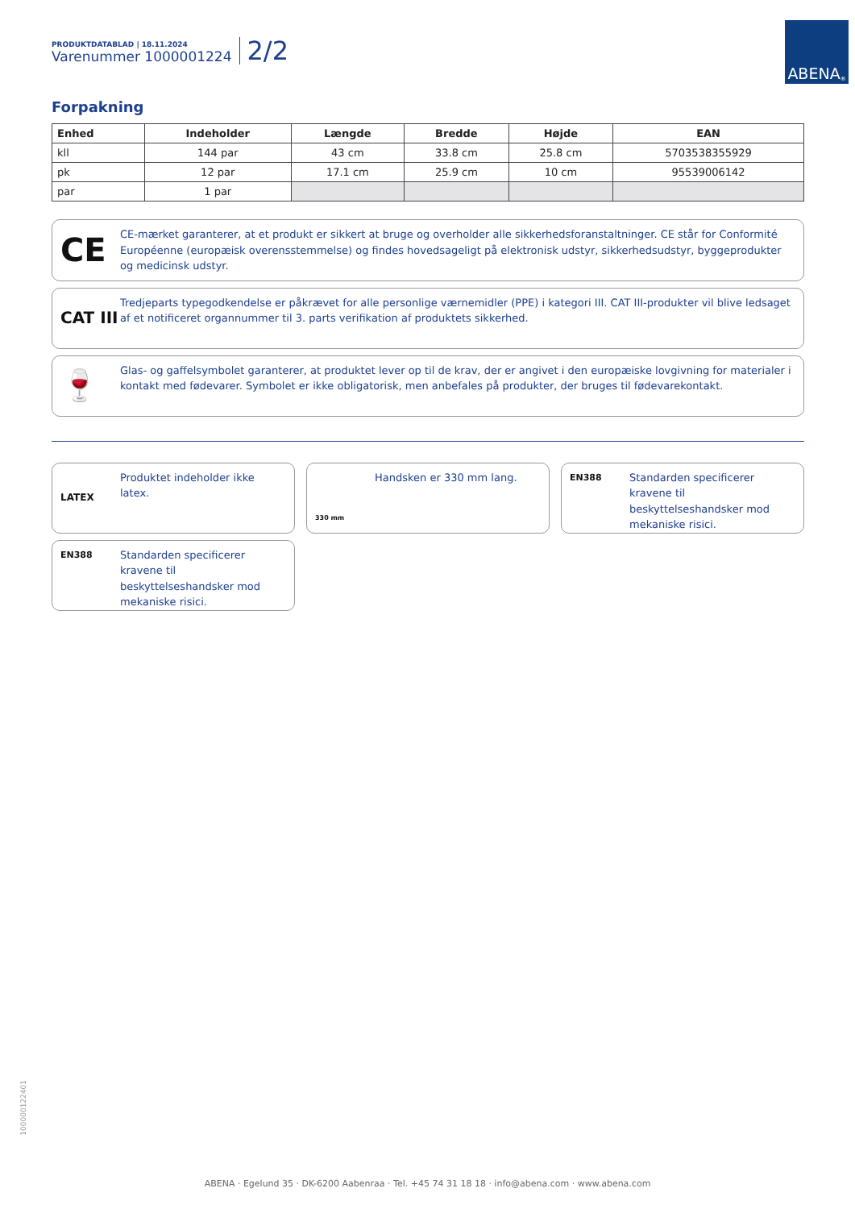PRODUKTDATABLAD | 18.11.2024
Varenummer 1000001224
2/2
ABENA<sup>®</sup>
Forpakning
| Enhed | Indeholder | Længde | Bredde | Højde | EAN |
| --- | --- | --- | --- | --- | --- |
| kll | 144 par | 43 cm | 33.8 cm | 25.8 cm | 5703538355929 |
| pk | 12 par | 17.1 cm | 25.9 cm | 10 cm | 95539006142 |
| par | 1 par | | | | |
CE
CE-mærket garanterer, at et produkt er sikkert at bruge og overholder alle sikkerhedsforanstaltninger. CE står for Conformité Européenne (europæisk overensstemmelse) og findes hovedsageligt på elektronisk udstyr, sikkerhedsudstyr, byggeprodukter og medicinsk udstyr.
CAT III
Tredjeparts typegodkendelse er påkrævet for alle personlige værnemidler (PPE) i kategori III. CAT III-produkter vil blive ledsaget af et notificeret organnummer til 3. parts verifikation af produktets sikkerhed.
🍷
Glas- og gaffelsymbolet garanterer, at produktet lever op til de krav, der er angivet i den europæiske lovgivning for materialer i kontakt med fødevarer. Symbolet er ikke obligatorisk, men anbefales på produkter, der bruges til fødevarekontakt.
LATEX Produktet indeholder ikke latex.
330 mm
Handsken er 330 mm lang.
EN388
Standarden specificerer kravene til beskyttelseshandsker mod mekaniske risici.
EN388
Standarden specificerer kravene til beskyttelseshandsker mod mekaniske risici.
100000122401
ABENA · Egelund 35 · DK-6200 Aabenraa · Tel. +45 74 31 18 18 · info@abena.com · www.abena.com